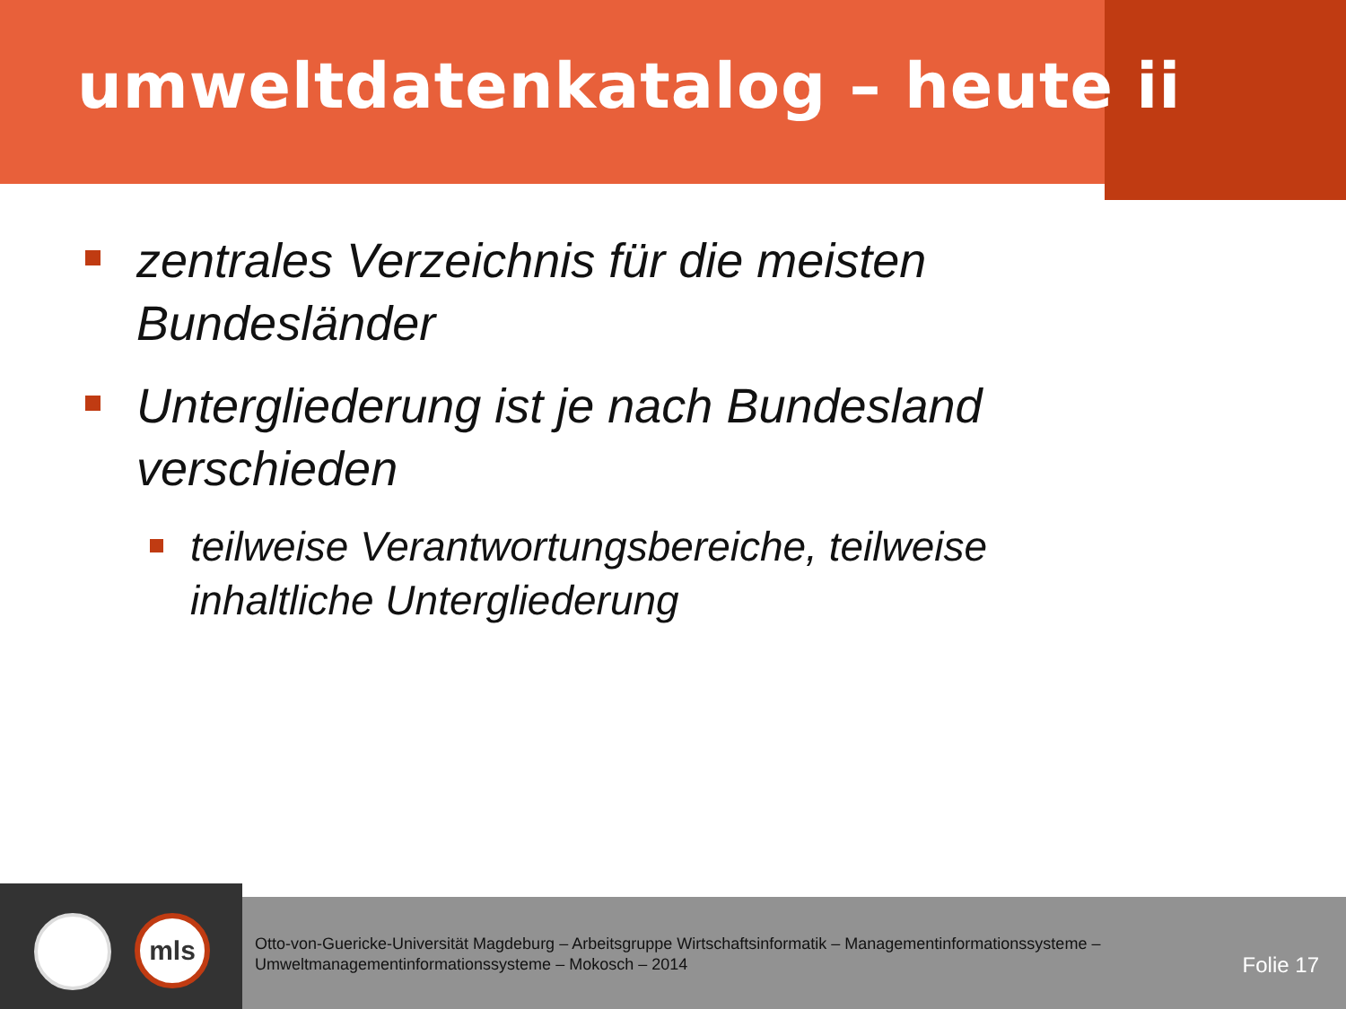umweltdatenkatalog – heute ii
zentrales Verzeichnis für die meisten Bundesländer
Untergliederung ist je nach Bundesland verschieden
teilweise Verantwortungsbereiche, teilweise inhaltliche Untergliederung
mls
Otto-von-Guericke-Universität Magdeburg – Arbeitsgruppe Wirtschaftsinformatik – Managementinformationssysteme – Umweltmanagementinformationssysteme – Mokosch – 2014
Folie 17